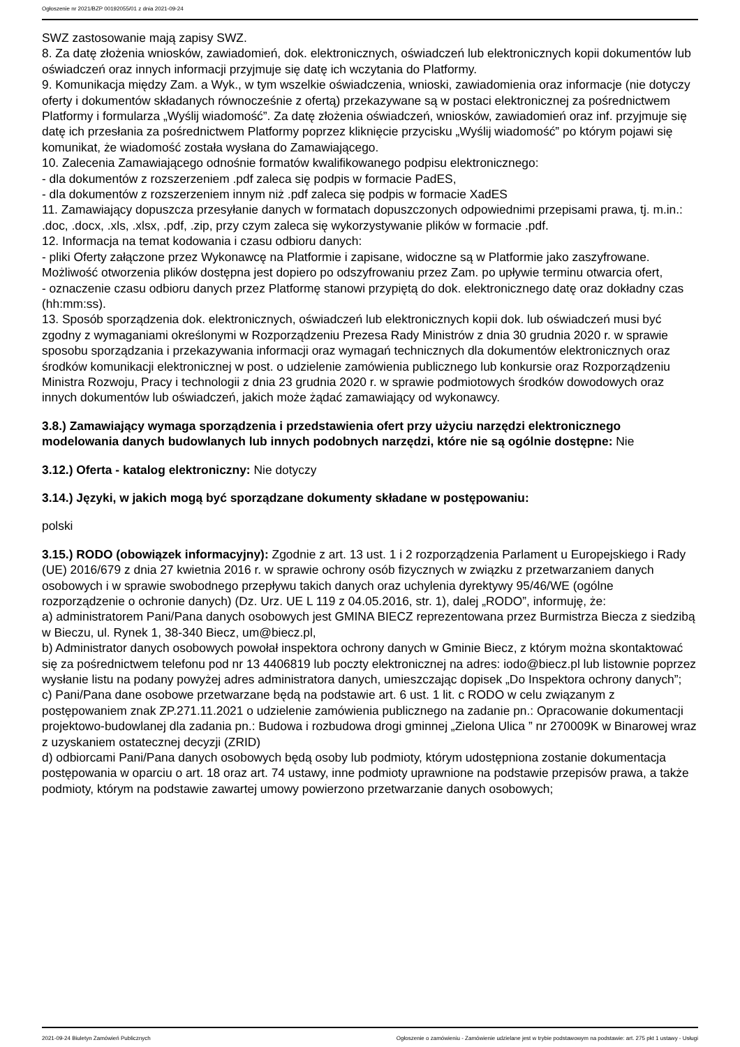Ogłoszenie nr 2021/BZP 00192055/01 z dnia 2021-09-24
SWZ zastosowanie mają zapisy SWZ.
8. Za datę złożenia wniosków, zawiadomień, dok. elektronicznych, oświadczeń lub elektronicznych kopii dokumentów lub oświadczeń oraz innych informacji przyjmuje się datę ich wczytania do Platformy.
9. Komunikacja między Zam. a Wyk., w tym wszelkie oświadczenia, wnioski, zawiadomienia oraz informacje (nie dotyczy oferty i dokumentów składanych równocześnie z ofertą) przekazywane są w postaci elektronicznej za pośrednictwem Platformy i formularza „Wyślij wiadomość”. Za datę złożenia oświadczeń, wniosków, zawiadomień oraz inf. przyjmuje się datę ich przesłania za pośrednictwem Platformy poprzez kliknięcie przycisku „Wyślij wiadomość” po którym pojawi się komunikat, że wiadomość została wysłana do Zamawiającego.
10. Zalecenia Zamawiającego odnośnie formatów kwalifikowanego podpisu elektronicznego:
- dla dokumentów z rozszerzeniem .pdf zaleca się podpis w formacie PadES,
- dla dokumentów z rozszerzeniem innym niż .pdf zaleca się podpis w formacie XadES
11. Zamawiający dopuszcza przesyłanie danych w formatach dopuszczonych odpowiednimi przepisami prawa, tj. m.in.: .doc, .docx, .xls, .xlsx, .pdf, .zip, przy czym zaleca się wykorzystywanie plików w formacie .pdf.
12. Informacja na temat kodowania i czasu odbioru danych:
- pliki Oferty załączone przez Wykonawcę na Platformie i zapisane, widoczne są w Platformie jako zaszyfrowane. Możliwość otworzenia plików dostępna jest dopiero po odszyfrowaniu przez Zam. po upływie terminu otwarcia ofert,
- oznaczenie czasu odbioru danych przez Platformę stanowi przypiętą do dok. elektronicznego datę oraz dokładny czas (hh:mm:ss).
13. Sposób sporządzenia dok. elektronicznych, oświadczeń lub elektronicznych kopii dok. lub oświadczeń musi być zgodny z wymaganiami określonymi w Rozporządzeniu Prezesa Rady Ministrów z dnia 30 grudnia 2020 r. w sprawie sposobu sporządzania i przekazywania informacji oraz wymagań technicznych dla dokumentów elektronicznych oraz środków komunikacji elektronicznej w post. o udzielenie zamówienia publicznego lub konkursie oraz Rozporządzeniu Ministra Rozwoju, Pracy i technologii z dnia 23 grudnia 2020 r. w sprawie podmiotowych środków dowodowych oraz innych dokumentów lub oświadczeń, jakich może żądać zamawiający od wykonawcy.
3.8.) Zamawiający wymaga sporządzenia i przedstawienia ofert przy użyciu narzędzi elektronicznego modelowania danych budowlanych lub innych podobnych narzędzi, które nie są ogólnie dostępne: Nie
3.12.) Oferta - katalog elektroniczny: Nie dotyczy
3.14.) Języki, w jakich mogą być sporządzane dokumenty składane w postępowaniu:
polski
3.15.) RODO (obowiązek informacyjny): Zgodnie z art. 13 ust. 1 i 2 rozporządzenia Parlament u Europejskiego i Rady (UE) 2016/679 z dnia 27 kwietnia 2016 r. w sprawie ochrony osób fizycznych w związku z przetwarzaniem danych osobowych i w sprawie swobodnego przepływu takich danych oraz uchylenia dyrektywy 95/46/WE (ogólne rozporządzenie o ochronie danych) (Dz. Urz. UE L 119 z 04.05.2016, str. 1), dalej „RODO”, informuję, że:
a) administratorem Pani/Pana danych osobowych jest GMINA BIECZ reprezentowana przez Burmistrza Biecza z siedzibą w Bieczu, ul. Rynek 1, 38-340 Biecz, um@biecz.pl,
b) Administrator danych osobowych powołał inspektora ochrony danych w Gminie Biecz, z którym można skontaktować się za pośrednictwem telefonu pod nr 13 4406819 lub poczty elektronicznej na adres: iodo@biecz.pl lub listownie poprzez wysłanie listu na podany powyżej adres administratora danych, umieszczając dopisek „Do Inspektora ochrony danych”;
c) Pani/Pana dane osobowe przetwarzane będą na podstawie art. 6 ust. 1 lit. c RODO w celu związanym z postępowaniem znak ZP.271.11.2021 o udzielenie zamówienia publicznego na zadanie pn.: Opracowanie dokumentacji projektowo-budowlanej dla zadania pn.: Budowa i rozbudowa drogi gminnej „Zielona Ulica ” nr 270009K w Binarowej wraz z uzyskaniem ostatecznej decyzji (ZRID)
d) odbiorcami Pani/Pana danych osobowych będą osoby lub podmioty, którym udostępniona zostanie dokumentacja postępowania w oparciu o art. 18 oraz art. 74 ustawy, inne podmioty uprawnione na podstawie przepisów prawa, a także podmioty, którym na podstawie zawartej umowy powierzono przetwarzanie danych osobowych;
2021-09-24 Biuletyn Zamówień Publicznych Ogłoszenie o zamówieniu - Zamówienie udzielane jest w trybie podstawowym na podstawie: art. 275 pkt 1 ustawy - Usługi